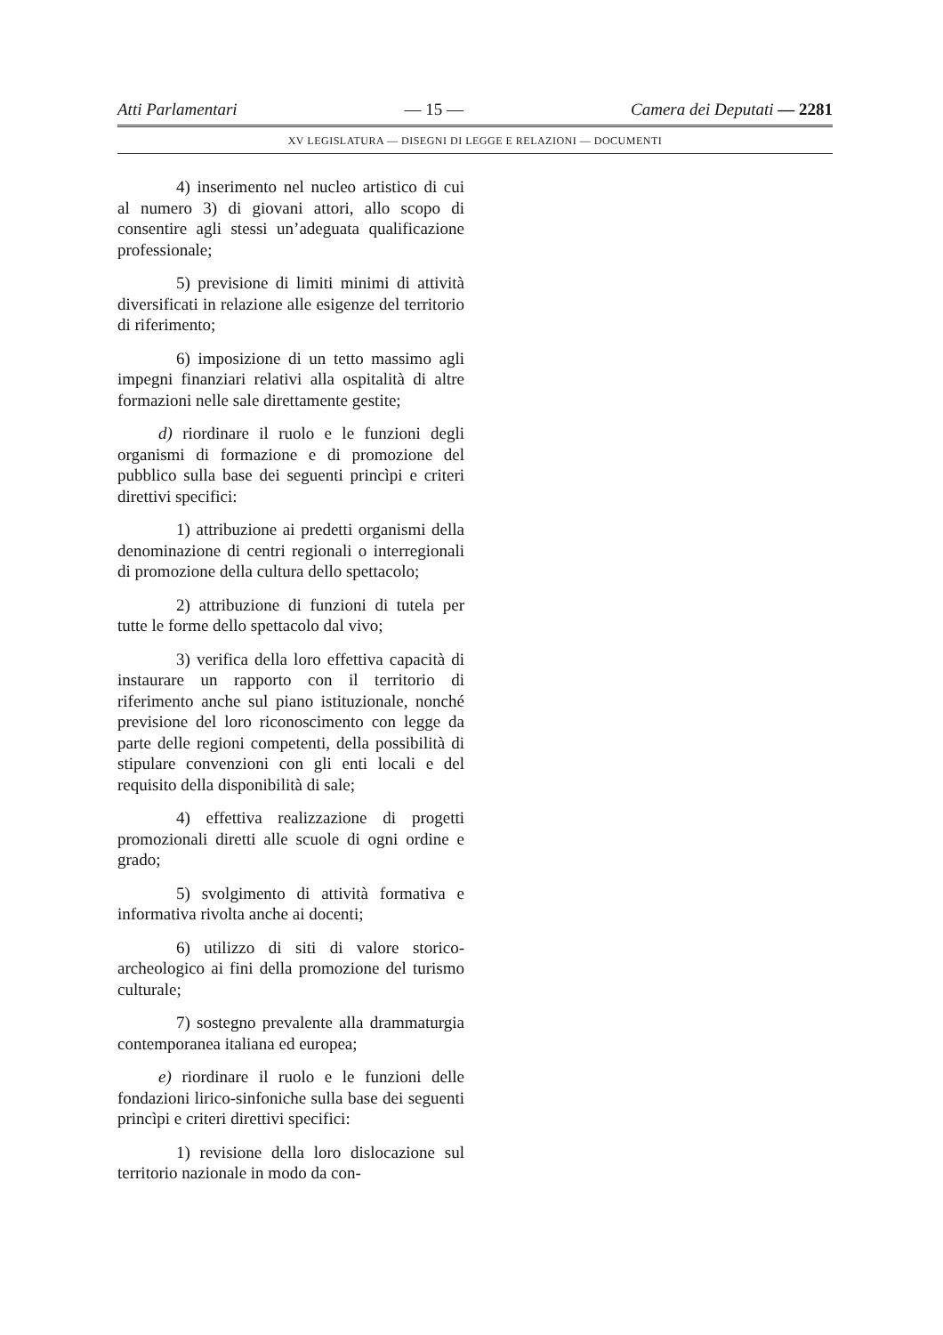Atti Parlamentari — 15 — Camera dei Deputati — 2281
XV LEGISLATURA — DISEGNI DI LEGGE E RELAZIONI — DOCUMENTI
4) inserimento nel nucleo artistico di cui al numero 3) di giovani attori, allo scopo di consentire agli stessi un’adeguata qualificazione professionale;
5) previsione di limiti minimi di attività diversificati in relazione alle esigenze del territorio di riferimento;
6) imposizione di un tetto massimo agli impegni finanziari relativi alla ospitalità di altre formazioni nelle sale direttamente gestite;
d) riordinare il ruolo e le funzioni degli organismi di formazione e di promozione del pubblico sulla base dei seguenti princìpi e criteri direttivi specifici:
1) attribuzione ai predetti organismi della denominazione di centri regionali o interregionali di promozione della cultura dello spettacolo;
2) attribuzione di funzioni di tutela per tutte le forme dello spettacolo dal vivo;
3) verifica della loro effettiva capacità di instaurare un rapporto con il territorio di riferimento anche sul piano istituzionale, nonché previsione del loro riconoscimento con legge da parte delle regioni competenti, della possibilità di stipulare convenzioni con gli enti locali e del requisito della disponibilità di sale;
4) effettiva realizzazione di progetti promozionali diretti alle scuole di ogni ordine e grado;
5) svolgimento di attività formativa e informativa rivolta anche ai docenti;
6) utilizzo di siti di valore storico-archeologico ai fini della promozione del turismo culturale;
7) sostegno prevalente alla drammaturgia contemporanea italiana ed europea;
e) riordinare il ruolo e le funzioni delle fondazioni lirico-sinfoniche sulla base dei seguenti princìpi e criteri direttivi specifici:
1) revisione della loro dislocazione sul territorio nazionale in modo da con-